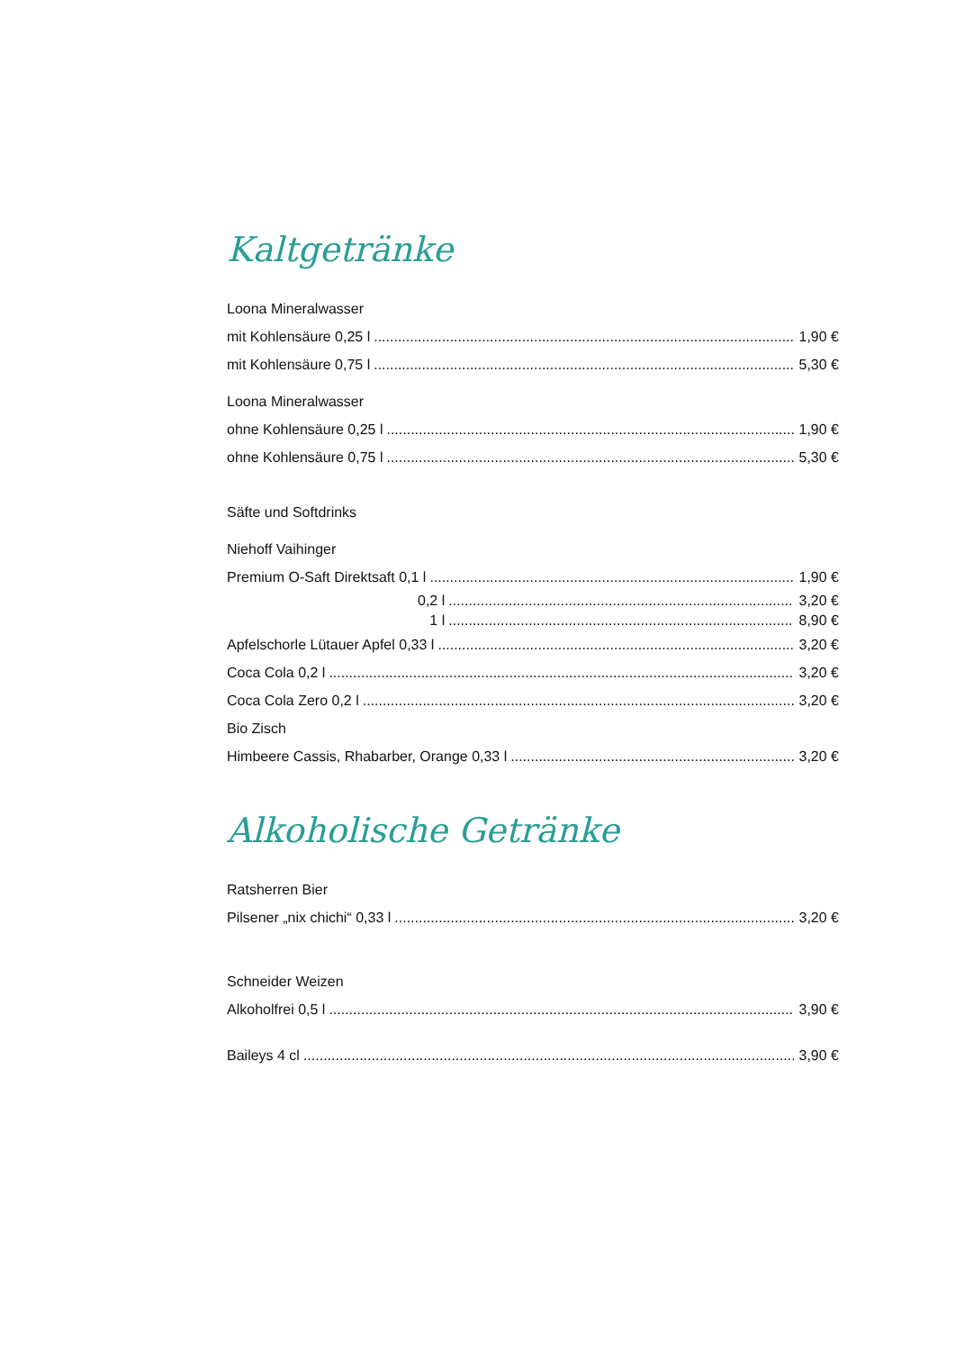Kaltgetränke
Loona Mineralwasser
mit Kohlensäure 0,25 l 1,90 €
mit Kohlensäure 0,75 l 5,30 €
Loona Mineralwasser
ohne Kohlensäure 0,25 l 1,90 €
ohne Kohlensäure 0,75 l 5,30 €
Säfte und Softdrinks
Niehoff Vaihinger
Premium O-Saft Direktsaft 0,1 l 1,90 €
0,2 l 3,20 €
1 l 8,90 €
Apfelschorle Lütauer Apfel 0,33 l 3,20 €
Coca Cola 0,2 l 3,20 €
Coca Cola Zero 0,2 l 3,20 €
Bio Zisch
Himbeere Cassis, Rhabarber, Orange 0,33 l 3,20 €
Alkoholische Getränke
Ratsherren Bier
Pilsener „nix chichi“ 0,33 l 3,20 €
Schneider Weizen
Alkoholfrei 0,5 l 3,90 €
Baileys 4 cl 3,90 €